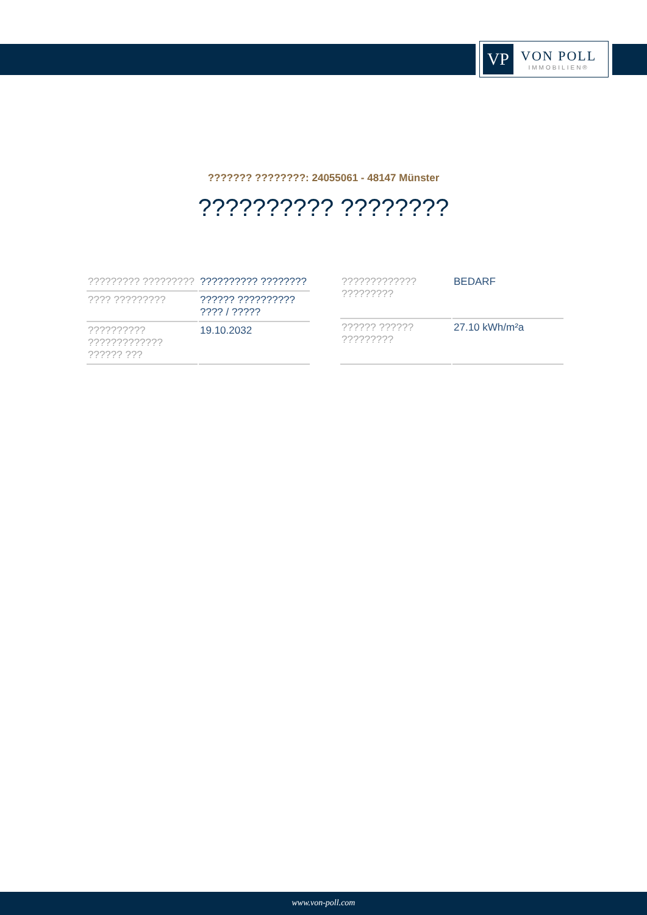VP
VON POLL
IMMOBILIEN®
??????? ????????: 24055061 - 48147 Münster
?????????? ????????
| ????????? ????????? | ?????????? ???????? |
| ???? ????????? | ?????? ?????????? ???? / ????? |
| ?????????? ????????????? ?????? ??? | 19.10.2032 |
| ????????????? ????????? | BEDARF |
| ?????? ?????? ????????? | 27.10 kWh/m²a |
www.von-poll.com